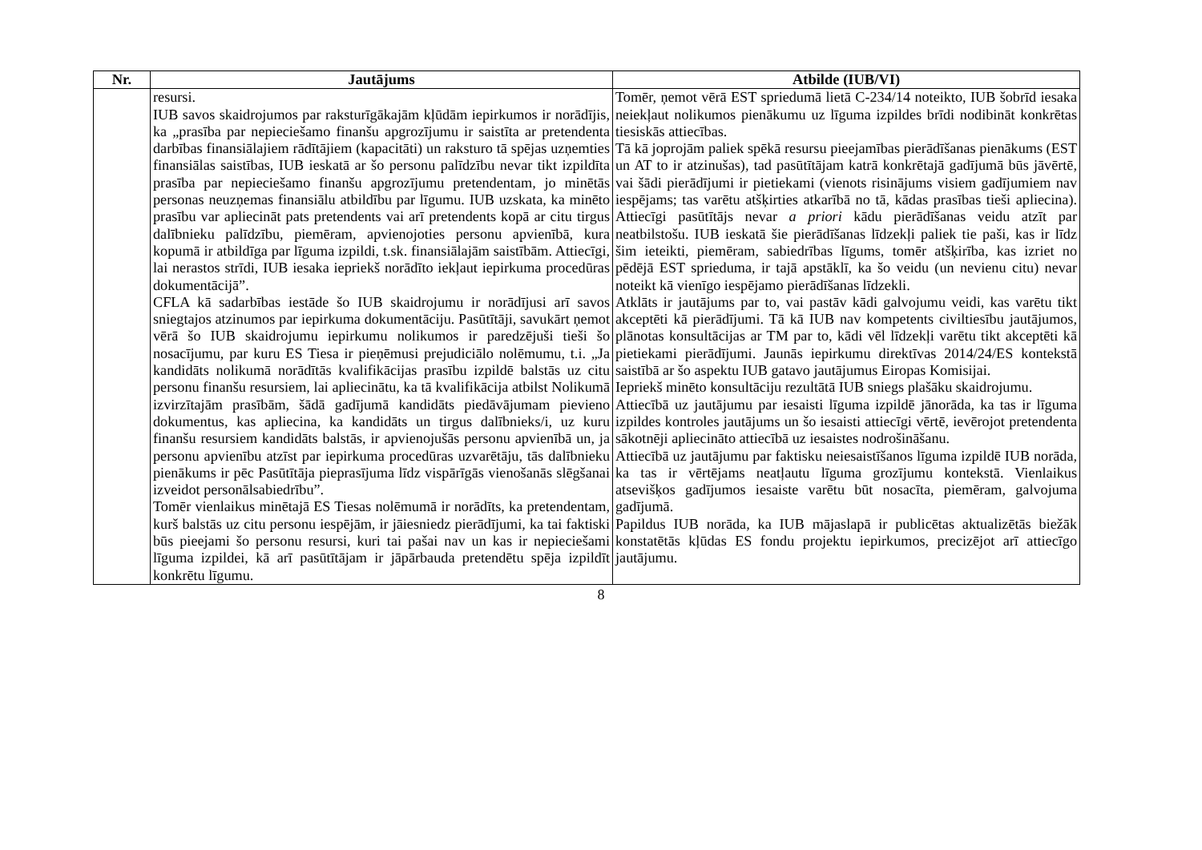| Nr. | Jautājums | Atbilde (IUB/VI) |
| --- | --- | --- |
| | resursi. IUB savos skaidrojumos par raksturīgākajām kļūdām iepirkumos ir norādījis, ka „prasība par nepieciešamo finanšu apgrozījumu ir saistīta ar pretendenta darbības finansiālajiem rādītājiem (kapacitāti) un raksturo tā spējas uzņemties finansiālas saistības, IUB ieskatā ar šo personu palīdzību nevar tikt izpildīta prasība par nepieciešamo finanšu apgrozījumu pretendentam, jo minētās personas neuzņemas finansiālu atbildību par līgumu. IUB uzskata, ka minēto prasību var apliecināt pats pretendents vai arī pretendents kopā ar citu tirgus dalībnieku palīdzību, piemēram, apvienojoties personu apvienībā, kura kopumā ir atbildīga par līguma izpildi, t.sk. finansiālajām saistībām. Attiecīgi, lai nerastos strīdi, IUB iesaka iepriekš norādīto iekļaut iepirkuma procedūras dokumentācijā”. CFLA kā sadarbības iestāde šo IUB skaidrojumu ir norādījusi arī savos sniegtajos atzinumos par iepirkuma dokumentāciju. Pasūtītāji, savukārt ņemot vērā šo IUB skaidrojumu iepirkumu nolikumos ir paredzējuši tieši šo nosacījumu, par kuru ES Tiesa ir pieņēmusi prejudiciālo nolēmumu, t.i. „Ja kandidāts nolikumā norādītās kvalifikācijas prasību izpildē balstās uz citu personu finanšu resursiem, lai apliecinātu, ka tā kvalifikācija atbilst Nolikumā izvirzītajām prasībām, šādā gadījumā kandidāts piedāvājumam pievieno dokumentus, kas apliecina, ka kandidāts un tirgus dalībnieks/i, uz kuru finanšu resursiem kandidāts balstās, ir apvienojušās personu apvienībā un, ja personu apvienību atzīst par iepirkuma procedūras uzvarētāju, tās dalībnieku pienākums ir pēc Pasūtītāja pieprasījuma līdz vispārīgās vienošanās slēgšanai izveidot personālsabiedrību”. Tomēr vienlaikus minētajā ES Tiesas nolēmumā ir norādīts, ka pretendentam, kurš balstās uz citu personu iespējām, ir jāiesniedz pierādījumi, ka tai faktiski būs pieejami šo personu resursi, kuri tai pašai nav un kas ir nepieciešami līguma izpildei, kā arī pasūtītājam ir jāpārbauda pretendētu spēja izpildīt konkrētu līgumu. | Tomēr, ņemot vērā EST spriedumā lietā C-234/14 noteikto, IUB šobrīd iesaka neiekļaut nolikumos pienākumu uz līguma izpildes brīdi nodibināt konkrētas tiesiskās attiecības. Tā kā joprojām paliek spēkā resursu pieejamības pierādīšanas pienākums (EST un AT to ir atzinušas), tad pasūtītājam katrā konkrētajā gadījumā būs jāvērtē, vai šādi pierādījumi ir pietiekami (vienots risinājums visiem gadījumiem nav iespējams; tas varētu atšķirties atkarībā no tā, kādas prasības tieši apliecina). Attiecīgi pasūtītājs nevar a priori kādu pierādīšanas veidu atzīt par neatbilstošu. IUB ieskatā šie pierādīšanas līdzekļi paliek tie paši, kas ir līdz šim ieteikti, piemēram, sabiedrības līgums, tomēr atšķirība, kas izriet no pēdējā EST sprieduma, ir tajā apstāklī, ka šo veidu (un nevienu citu) nevar noteikt kā vienīgo iespējamo pierādīšanas līdzekli. Atklāts ir jautājums par to, vai pastāv kādi galvojumu veidi, kas varētu tikt akceptēti kā pierādījumi. Tā kā IUB nav kompetents civiltiesību jautājumos, plānotas konsultācijas ar TM par to, kādi vēl līdzekļi varētu tikt akceptēti kā pietiekami pierādījumi. Jaunās iepirkumu direktīvas 2014/24/ES kontekstā saistībā ar šo aspektu IUB gatavo jautājumus Eiropas Komisijai. Iepriekš minēto konsultāciju rezultātā IUB sniegs plašāku skaidrojumu. Attiecībā uz jautājumu par iesaisti līguma izpildē jānorāda, ka tas ir līguma izpildes kontroles jautājums un šo iesaisti attiecīgi vērtē, ievērojot pretendenta sākotnēji apliecināto attiecībā uz iesaistes nodrošināšanu. Attiecībā uz jautājumu par faktisku neiesaistīšanos līguma izpildē IUB norāda, ka tas ir vērtējams neatļautu līguma grozījumu kontekstā. Vienlaikus atsevišķos gadījumos iesaiste varētu būt nosacīta, piemēram, galvojuma gadījumā. Papildus IUB norāda, ka IUB mājaslapā ir publicētas aktualizētās biežāk konstatētās kļūdas ES fondu projektu iepirkumos, precizējot arī attiecīgo jautājumu. |
8